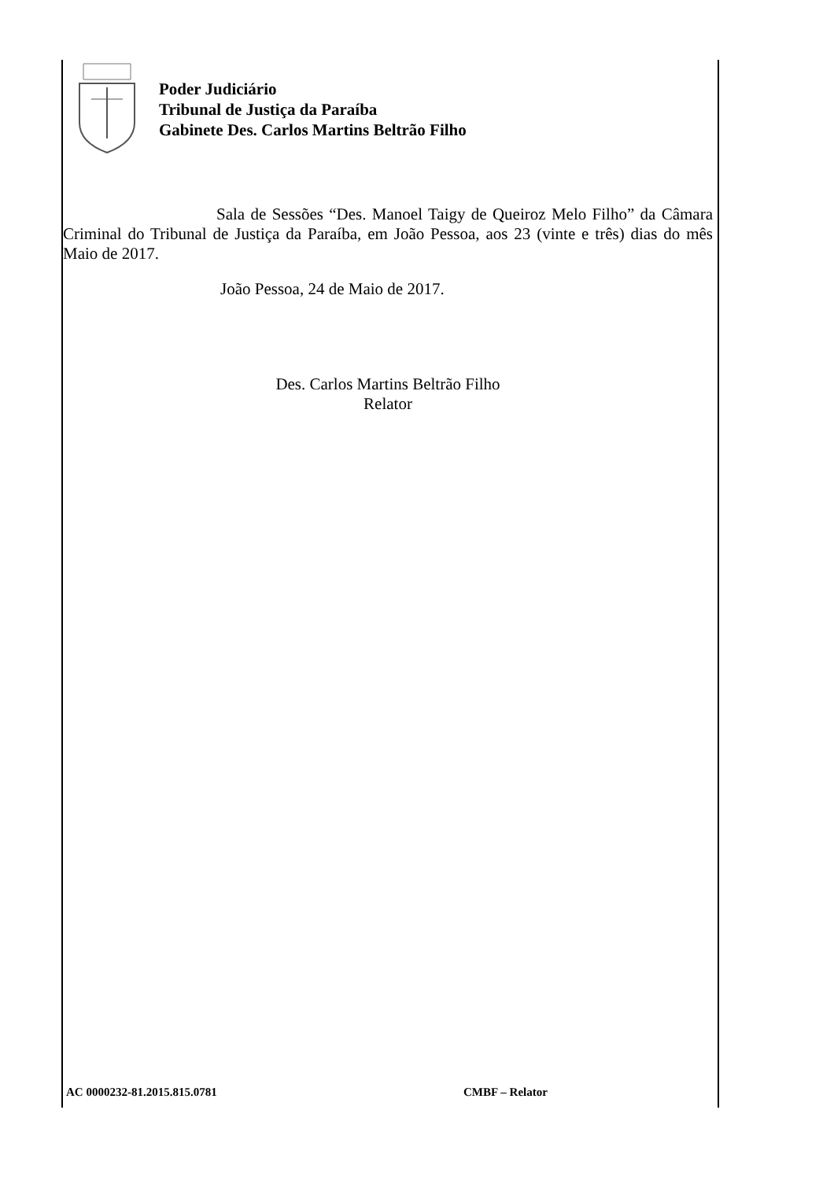Poder Judiciário
Tribunal de Justiça da Paraíba
Gabinete Des. Carlos Martins Beltrão Filho
Sala de Sessões “Des. Manoel Taigy de Queiroz Melo Filho” da Câmara Criminal do Tribunal de Justiça da Paraíba, em João Pessoa, aos 23 (vinte e três) dias do mês Maio de 2017.
João Pessoa, 24 de Maio de 2017.
Des. Carlos Martins Beltrão Filho
Relator
AC 0000232-81.2015.815.0781 CMBF – Relator